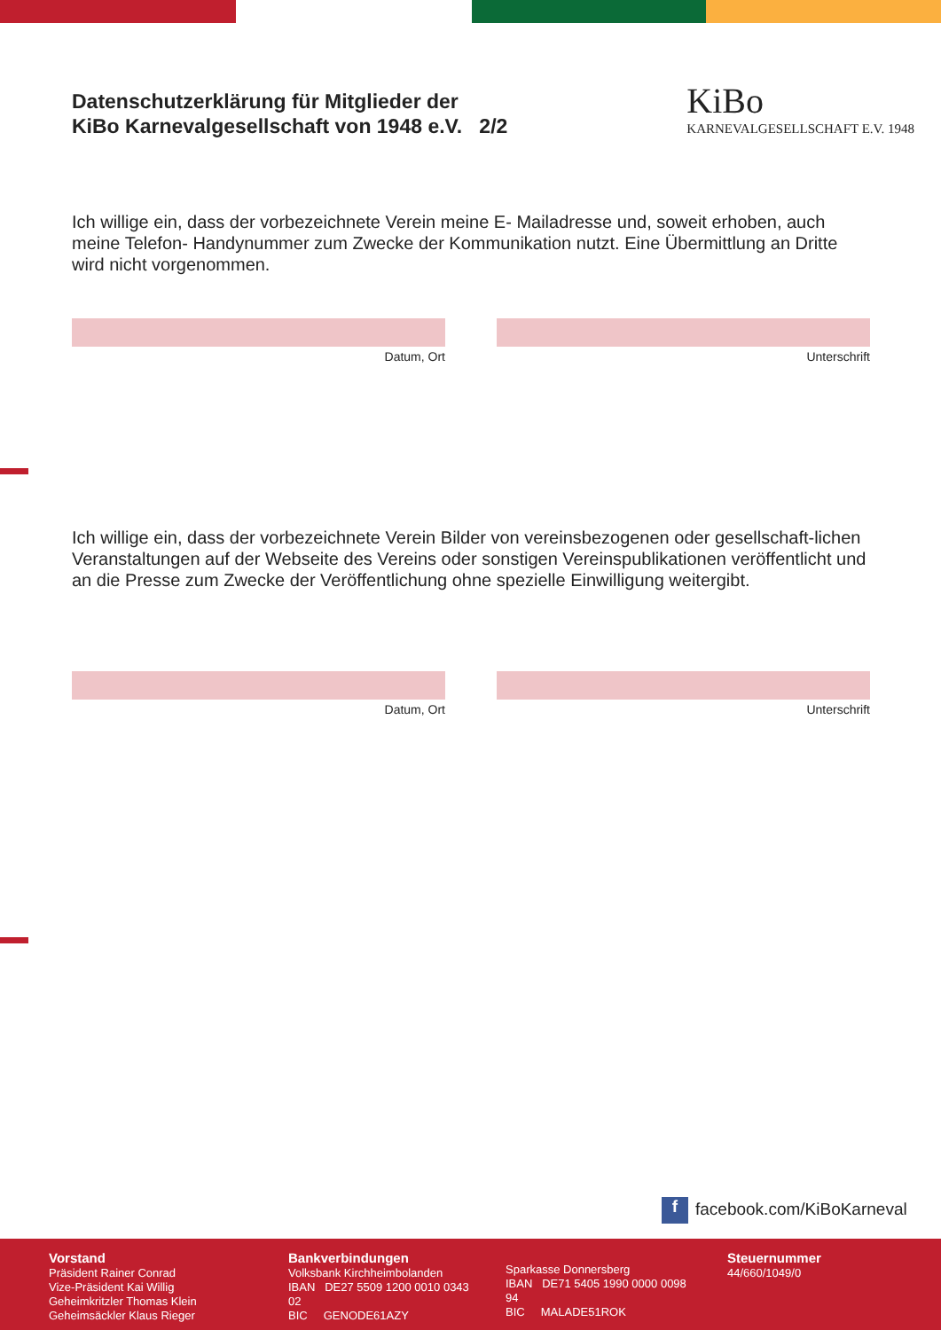Datenschutzerklärung für Mitglieder der
KiBo Karnevalgesellschaft von 1948 e.V. 2/2
KiBo
KARNEVALGESELLSCHAFT E.V. 1948
Ich willige ein, dass der vorbezeichnete Verein meine E- Mailadresse und, soweit erhoben, auch meine Telefon- Handynummer zum Zwecke der Kommunikation nutzt. Eine Übermittlung an Dritte wird nicht vorgenommen.
Datum, Ort Unterschrift
Ich willige ein, dass der vorbezeichnete Verein Bilder von vereinsbezogenen oder gesellschaft-lichen Veranstaltungen auf der Webseite des Vereins oder sonstigen Vereinspublikationen veröffentlicht und an die Presse zum Zwecke der Veröffentlichung ohne spezielle Einwilligung weitergibt.
Datum, Ort Unterschrift
f facebook.com/KiBoKarneval
Vorstand
Präsident Rainer Conrad
Vize-Präsident Kai Willig
Geheimkritzler Thomas Klein
Geheimsäckler Klaus Rieger
Bankverbindungen
Volksbank Kirchheimbolanden
IBAN DE27 5509 1200 0010 0343 02
BIC GENODE61AZY
Sparkasse Donnersberg
IBAN DE71 5405 1990 0000 0098 94
BIC MALADE51ROK
Steuernummer
44/660/1049/0